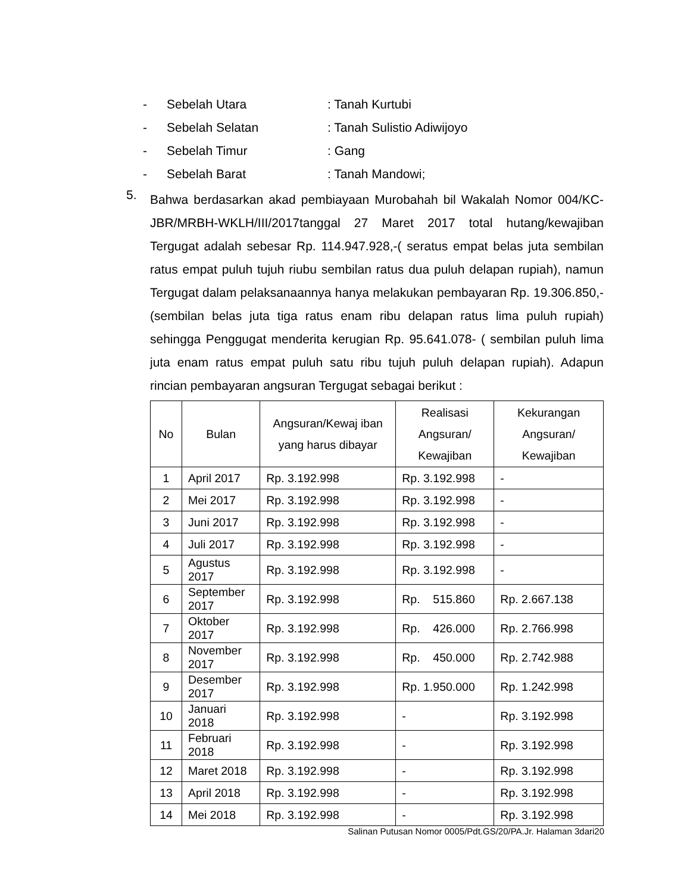- Sebelah Utara: Tanah Kurtubi
- Sebelah Selatan: Tanah Sulistio Adiwijoyo
- Sebelah Timur: Gang
- Sebelah Barat: Tanah Mandowi;
5. Bahwa berdasarkan akad pembiayaan Murobahah bil Wakalah Nomor 004/KC-JBR/MRBH-WKLH/III/2017tanggal 27 Maret 2017 total hutang/kewajiban Tergugat adalah sebesar Rp. 114.947.928,-( seratus empat belas juta sembilan ratus empat puluh tujuh riubu sembilan ratus dua puluh delapan rupiah), namun Tergugat dalam pelaksanaannya hanya melakukan pembayaran Rp. 19.306.850,- (sembilan belas juta tiga ratus enam ribu delapan ratus lima puluh rupiah) sehingga Penggugat menderita kerugian Rp. 95.641.078- ( sembilan puluh lima juta enam ratus empat puluh satu ribu tujuh puluh delapan rupiah). Adapun rincian pembayaran angsuran Tergugat sebagai berikut :
| No | Bulan | Angsuran/Kewaj iban yang harus dibayar | Realisasi Angsuran/ Kewajiban | Kekurangan Angsuran/ Kewajiban |
| --- | --- | --- | --- | --- |
| 1 | April 2017 | Rp. 3.192.998 | Rp. 3.192.998 | - |
| 2 | Mei 2017 | Rp. 3.192.998 | Rp. 3.192.998 | - |
| 3 | Juni 2017 | Rp. 3.192.998 | Rp. 3.192.998 | - |
| 4 | Juli 2017 | Rp. 3.192.998 | Rp. 3.192.998 | - |
| 5 | Agustus 2017 | Rp. 3.192.998 | Rp. 3.192.998 | - |
| 6 | September 2017 | Rp. 3.192.998 | Rp. 515.860 | Rp. 2.667.138 |
| 7 | Oktober 2017 | Rp. 3.192.998 | Rp. 426.000 | Rp. 2.766.998 |
| 8 | November 2017 | Rp. 3.192.998 | Rp. 450.000 | Rp. 2.742.988 |
| 9 | Desember 2017 | Rp. 3.192.998 | Rp. 1.950.000 | Rp. 1.242.998 |
| 10 | Januari 2018 | Rp. 3.192.998 | - | Rp. 3.192.998 |
| 11 | Februari 2018 | Rp. 3.192.998 | - | Rp. 3.192.998 |
| 12 | Maret 2018 | Rp. 3.192.998 | - | Rp. 3.192.998 |
| 13 | April 2018 | Rp. 3.192.998 | - | Rp. 3.192.998 |
| 14 | Mei 2018 | Rp. 3.192.998 | - | Rp. 3.192.998 |
Salinan Putusan Nomor 0005/Pdt.GS/20/PA.Jr. Halaman 3dari20